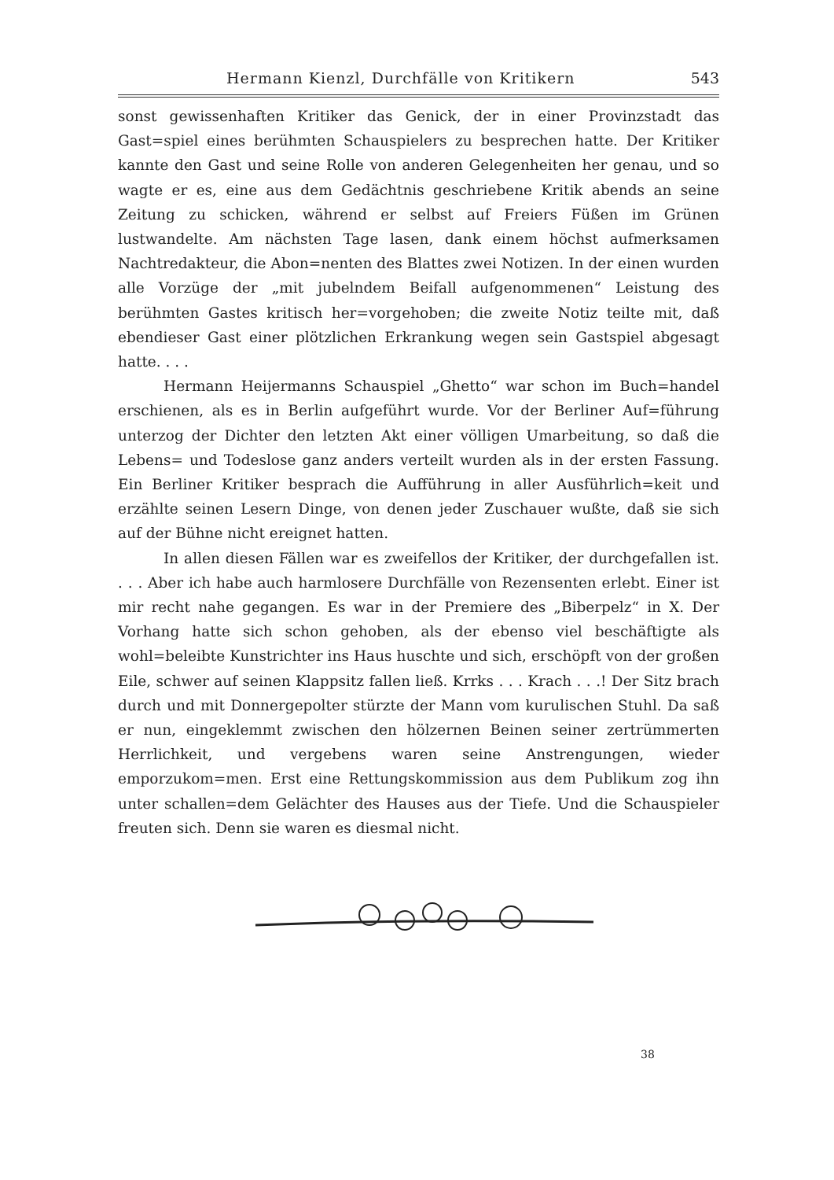Hermann Kienzl, Durchfälle von Kritikern 543
sonst gewissenhaften Kritiker das Genick, der in einer Provinzstadt das Gast=spiel eines berühmten Schauspielers zu besprechen hatte. Der Kritiker kannte den Gast und seine Rolle von anderen Gelegenheiten her genau, und so wagte er es, eine aus dem Gedächtnis geschriebene Kritik abends an seine Zeitung zu schicken, während er selbst auf Freiers Füßen im Grünen lustwandelte. Am nächsten Tage lasen, dank einem höchst aufmerksamen Nachtredakteur, die Abon=nenten des Blattes zwei Notizen. In der einen wurden alle Vorzüge der „mit jubelndem Beifall aufgenommenen“ Leistung des berühmten Gastes kritisch her=vorgehoben; die zweite Notiz teilte mit, daß ebendieser Gast einer plötzlichen Erkrankung wegen sein Gastspiel abgesagt hatte. . . .
Hermann Heijermanns Schauspiel „Ghetto“ war schon im Buch=handel erschienen, als es in Berlin aufgeführt wurde. Vor der Berliner Auf=führung unterzog der Dichter den letzten Akt einer völligen Umarbeitung, so daß die Lebens= und Todeslose ganz anders verteilt wurden als in der ersten Fassung. Ein Berliner Kritiker besprach die Aufführung in aller Ausführlich=keit und erzählte seinen Lesern Dinge, von denen jeder Zuschauer wußte, daß sie sich auf der Bühne nicht ereignet hatten.
In allen diesen Fällen war es zweifellos der Kritiker, der durchgefallen ist. . . . Aber ich habe auch harmlosere Durchfälle von Rezensenten erlebt. Einer ist mir recht nahe gegangen. Es war in der Premiere des „Biberpelz“ in X. Der Vorhang hatte sich schon gehoben, als der ebenso viel beschäftigte als wohl=beleibte Kunstrichter ins Haus huschte und sich, erschöpft von der großen Eile, schwer auf seinen Klappsitz fallen ließ. Krrks . . . Krach . . .! Der Sitz brach durch und mit Donnergepolter stürzte der Mann vom kurulischen Stuhl. Da saß er nun, eingeklemmt zwischen den hölzernen Beinen seiner zertrümmerten Herrlichkeit, und vergebens waren seine Anstrengungen, wieder emporzukom=men. Erst eine Rettungskommission aus dem Publikum zog ihn unter schallen=dem Gelächter des Hauses aus der Tiefe. Und die Schauspieler freuten sich. Denn sie waren es diesmal nicht.
38